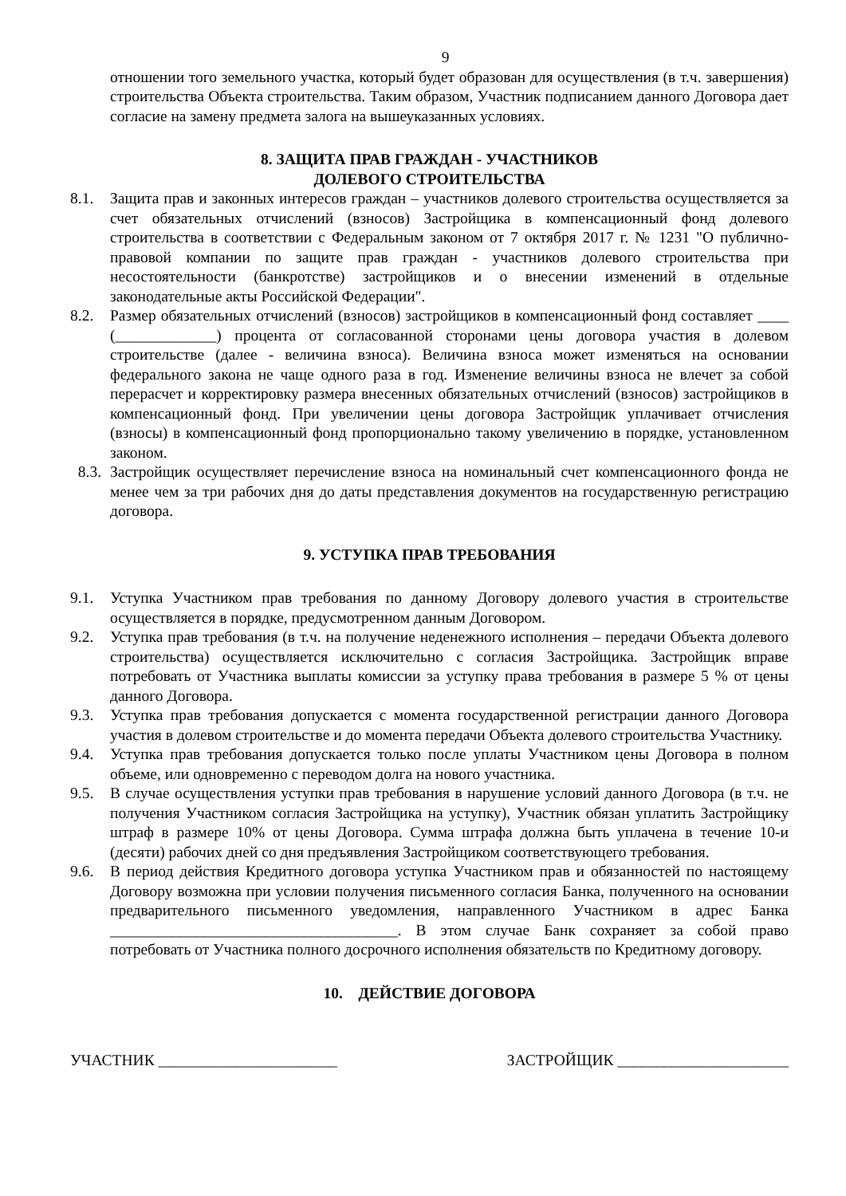9
отношении того земельного участка, который будет образован для осуществления (в т.ч. завершения) строительства Объекта строительства. Таким образом, Участник подписанием данного Договора дает согласие на замену предмета залога на вышеуказанных условиях.
8. ЗАЩИТА ПРАВ ГРАЖДАН - УЧАСТНИКОВ
ДОЛЕВОГО СТРОИТЕЛЬСТВА
8.1. Защита прав и законных интересов граждан – участников долевого строительства осуществляется за счет обязательных отчислений (взносов) Застройщика в компенсационный фонд долевого строительства в соответствии с Федеральным законом от 7 октября 2017 г. № 1231 "О публично-правовой компании по защите прав граждан - участников долевого строительства при несостоятельности (банкротстве) застройщиков и о внесении изменений в отдельные законодательные акты Российской Федерации".
8.2. Размер обязательных отчислений (взносов) застройщиков в компенсационный фонд составляет ____ (_____________) процента от согласованной сторонами цены договора участия в долевом строительстве (далее - величина взноса). Величина взноса может изменяться на основании федерального закона не чаще одного раза в год. Изменение величины взноса не влечет за собой перерасчет и корректировку размера внесенных обязательных отчислений (взносов) застройщиков в компенсационный фонд. При увеличении цены договора Застройщик уплачивает отчисления (взносы) в компенсационный фонд пропорционально такому увеличению в порядке, установленном законом.
8.3. Застройщик осуществляет перечисление взноса на номинальный счет компенсационного фонда не менее чем за три рабочих дня до даты представления документов на государственную регистрацию договора.
9. УСТУПКА ПРАВ ТРЕБОВАНИЯ
9.1. Уступка Участником прав требования по данному Договору долевого участия в строительстве осуществляется в порядке, предусмотренном данным Договором.
9.2. Уступка прав требования (в т.ч. на получение неденежного исполнения – передачи Объекта долевого строительства) осуществляется исключительно с согласия Застройщика. Застройщик вправе потребовать от Участника выплаты комиссии за уступку права требования в размере 5 % от цены данного Договора.
9.3. Уступка прав требования допускается с момента государственной регистрации данного Договора участия в долевом строительстве и до момента передачи Объекта долевого строительства Участнику.
9.4. Уступка прав требования допускается только после уплаты Участником цены Договора в полном объеме, или одновременно с переводом долга на нового участника.
9.5. В случае осуществления уступки прав требования в нарушение условий данного Договора (в т.ч. не получения Участником согласия Застройщика на уступку), Участник обязан уплатить Застройщику штраф в размере 10% от цены Договора. Сумма штрафа должна быть уплачена в течение 10-и (десяти) рабочих дней со дня предъявления Застройщиком соответствующего требования.
9.6. В период действия Кредитного договора уступка Участником прав и обязанностей по настоящему Договору возможна при условии получения письменного согласия Банка, полученного на основании предварительного письменного уведомления, направленного Участником в адрес Банка _____________________________________. В этом случае Банк сохраняет за собой право потребовать от Участника полного досрочного исполнения обязательств по Кредитному договору.
10. ДЕЙСТВИЕ ДОГОВОРА
УЧАСТНИК _______________________ ЗАСТРОЙЩИК ______________________